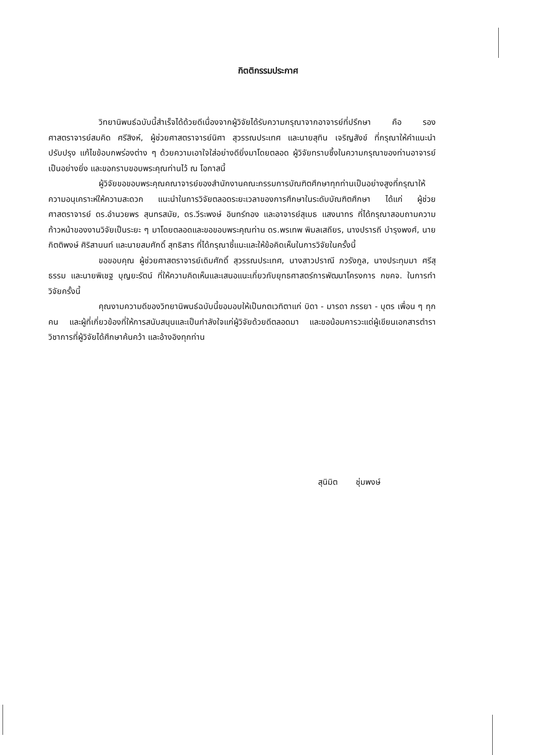กิตติกรรมประกาศ
วิทยานิพนธ์ฉบับนี้สำเร็จได้ด้วยดีเนื่องจากผู้วิจัยได้รับความกรุณาจากอาจารย์ที่ปรึกษา คือ รองศาสตราจารย์สมคิด ศรีสิงห์, ผู้ช่วยศาสตราจารย์นิศา สุวรรณประเทศ และนายสุทิน เจริญสังข์ ที่กรุณาให้คำแนะนำ ปรับปรุง แก้ไขข้อบกพร่องต่าง ๆ ด้วยความเอาใจใส่อย่างดียิ่งมาโดยตลอด ผู้วิจัยทราบซึ้งในความกรุณาของท่านอาจารย์เป็นอย่างยิ่ง และขอกราบขอบพระคุณท่านไว้ ณ โอกาสนี้
ผู้วิจัยขอขอบพระคุณคณาจารย์ของสำนักงานคณะกรรมการบัณฑิตศึกษาทุกท่านเป็นอย่างสูงที่กรุณาให้ความอนุเคราะห์ให้ความสะดวก แนะนำในการวิจัยตลอดระยะเวลาของการศึกษาในระดับบัณฑิตศึกษา ได้แก่ ผู้ช่วยศาสตราจารย์ ดร.อำนวยพร สุนทรสมัย, ดร.วีระพงษ์ อินทร์ทอง และอาจารย์สุเมธ แสงนาทร ที่ได้กรุณาสอบถามความก้าวหน้าของงานวิจัยเป็นระยะ ๆ มาโดยตลอดและขอขอบพระคุณท่าน ดร.พรเทพ พิมลเสถียร, นางปรารถี บำรุงพงศ์, นายกิตติพงษ์ ศิริสานนท์ และนายสมศักดิ์ สุทธิสาร ที่ได้กรุณาชี้แนะและให้ข้อคิดเห็นในการวิจัยในครั้งนี้
ขอขอบคุณ ผู้ช่วยศาสตราจารย์เดิมศักดิ์ สุวรรณประเทศ, นางสาวปราณี ภวรังกูล, นางประทุมมา ศรีสุธรรม และนายพิเชฐ บุญยะรัตน์ ที่ให้ความคิดเห็นและเสนอแนะเกี่ยวกับยุทธศาสตร์การพัฒนาโครงการ กขคจ. ในการทำวิจัยครั้งนี้
คุณงามความดีของวิทยานิพนธ์ฉบับนี้ขอมอบให้เป็นกตเวทิตาแก่ บิดา - มารดา ภรรยา - บุตร เพื่อน ๆ ทุกคน และผู้ที่เกี่ยวข้องที่ให้การสนับสนุนและเป็นกำลังใจแก่ผู้วิจัยด้วยดีตลอดมา และขอน้อมคารวะแด่ผู้เขียนเอกสารตำราวิชาการที่ผู้วิจัยได้ศึกษาค้นคว้า และอ้างอิงทุกท่าน
สุนิมิต ชุ่มพงษ์